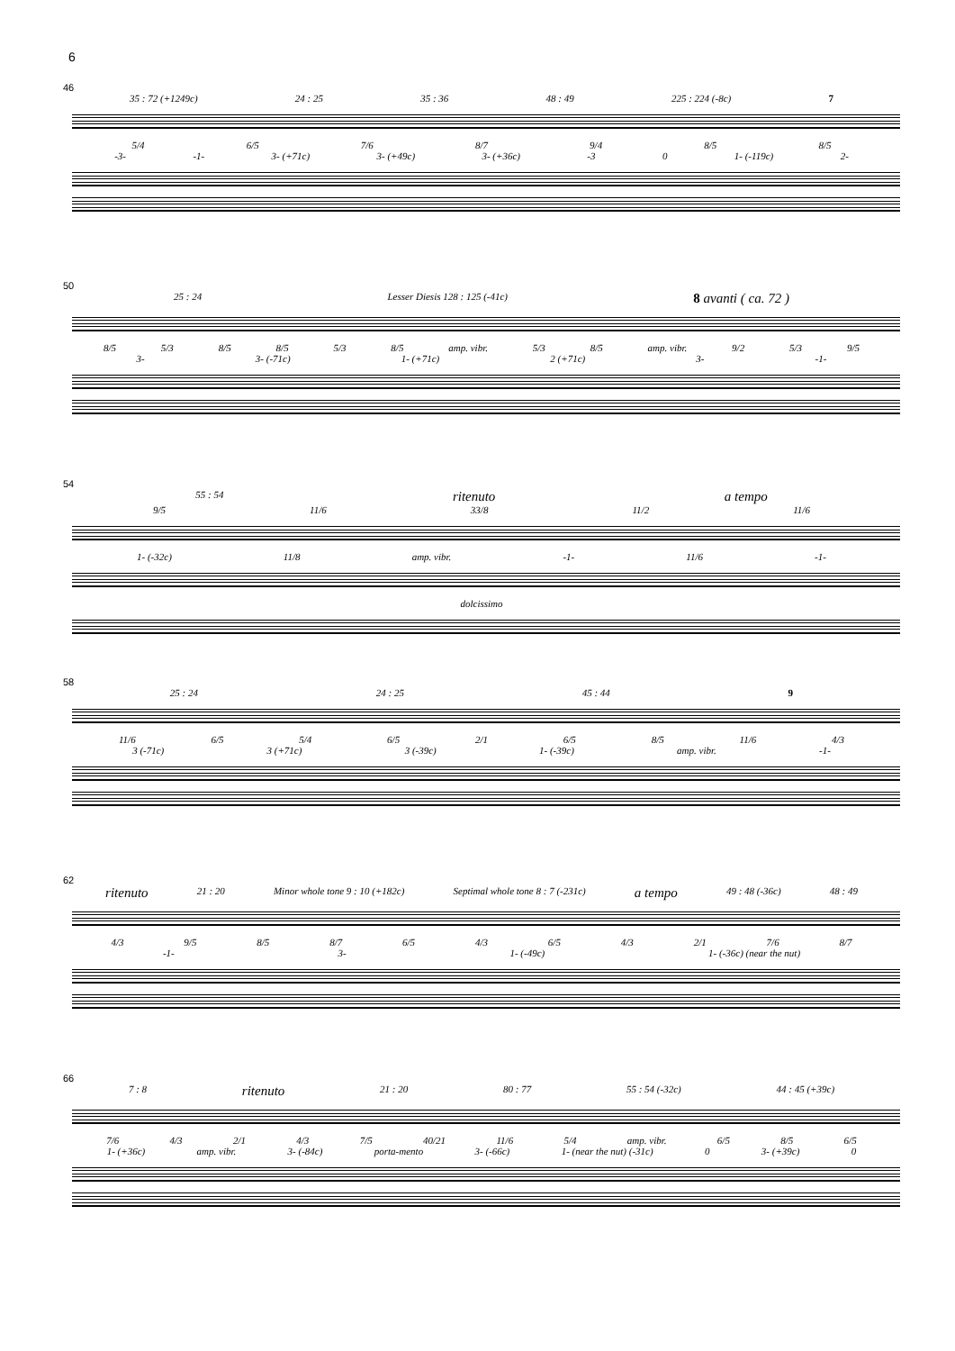6
46
35 : 72 (+1249c) 24 : 25 35 : 36 48 : 49 225 : 224 (-8c) 7
5/4 6/5 7/6 8/7 9/4 8/5 8/5
-3- -1- 3- (+71c) 3- (+49c) 3- (+36c) -3 0 1- (-119c) 2-
50
25 : 24 Lesser Diesis 128 : 125 (-41c) 8 avanti ( ca. 72 )
8/5 5/3 8/5 8/5 5/3 8/5 amp. vibr. 5/3 8/5 amp. vibr. 9/2 5/3 9/5
3- 3- (-71c) 1- (+71c) 2 (+71c) 3- -1-
54
55 : 54 ritenuto a tempo
9/5 11/6 33/8 11/2 11/6
1- (-32c) 11/8 amp. vibr. -1- 11/6 -1-
dolcissimo
58
25 : 24 24 : 25 45 : 44 9
11/6 6/5 5/4 6/5 2/1 6/5 8/5 11/6 4/3
3 (-71c) 3 (+71c) 3 (-39c) 1- (-39c) amp. vibr. -1-
62
ritenuto 21 : 20 Minor whole tone 9 : 10 (+182c) Septimal whole tone 8 : 7 (-231c) a tempo 49 : 48 (-36c) 48 : 49
4/3 9/5 8/5 8/7 6/5 4/3 6/5 4/3 2/1 7/6 8/7
-1- 3- 1- (-49c) 1- (-36c) (near the nut)
66
7 : 8 ritenuto 21 : 20 80 : 77 55 : 54 (-32c) 44 : 45 (+39c)
7/6 4/3 2/1 4/3 7/5 40/21 11/6 5/4 amp. vibr. 6/5 8/5 6/5
1- (+36c) amp. vibr. 3- (-84c) porta-mento 3- (-66c) 1- (near the nut) (-31c) 0 3- (+39c) 0